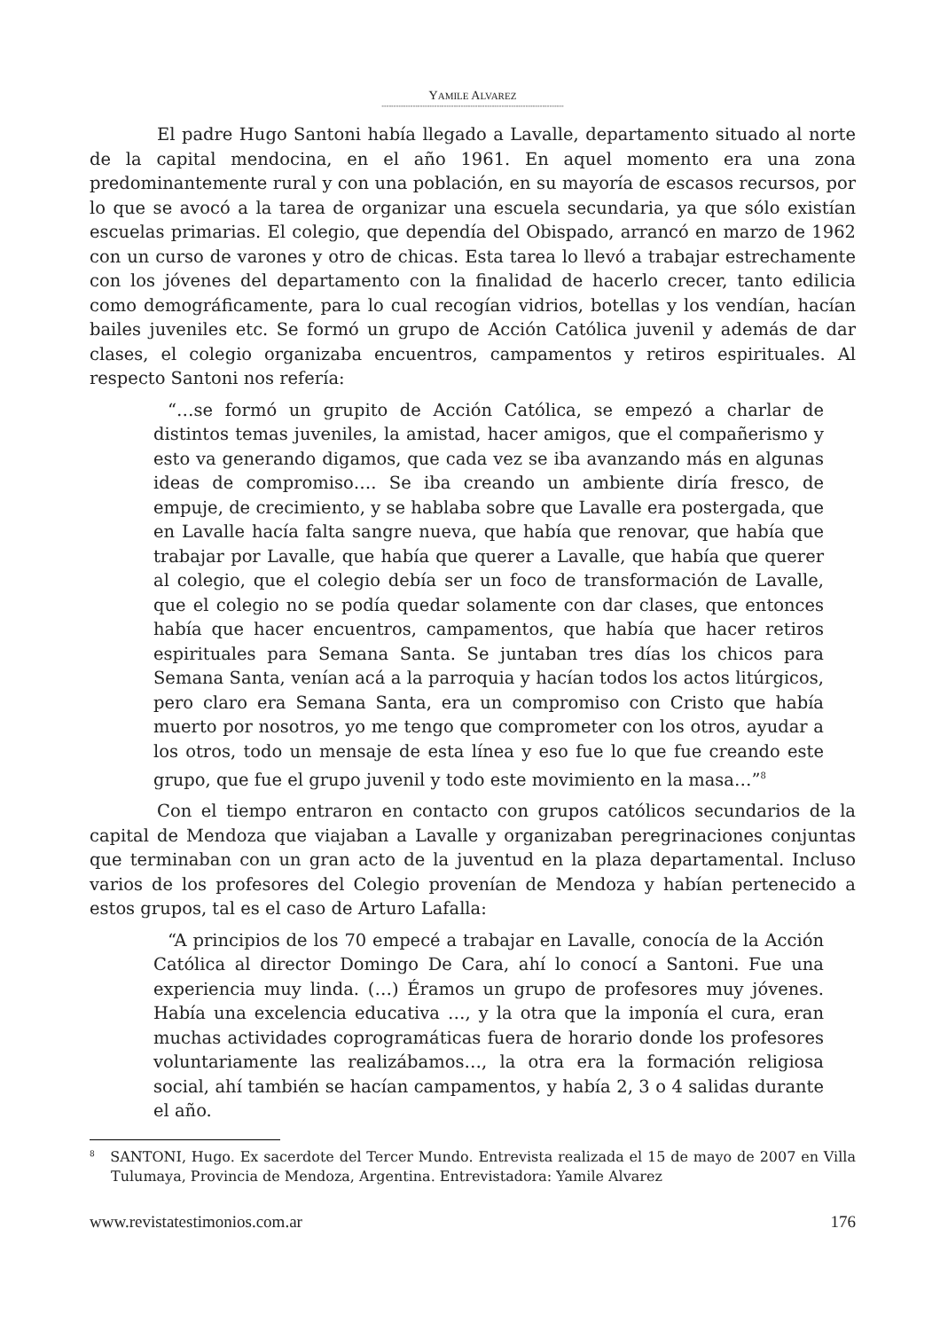YAMILE ALVAREZ
----------------------------------------------------------------------------
El padre Hugo Santoni había llegado a Lavalle, departamento situado al norte de la capital mendocina, en el año 1961. En aquel momento era una zona predominantemente rural y con una población, en su mayoría de escasos recursos, por lo que se avocó a la tarea de organizar una escuela secundaria, ya que sólo existían escuelas primarias. El colegio, que dependía del Obispado, arrancó en marzo de 1962 con un curso de varones y otro de chicas. Esta tarea lo llevó a trabajar estrechamente con los jóvenes del departamento con la finalidad de hacerlo crecer, tanto edilicia como demográficamente, para lo cual recogían vidrios, botellas y los vendían, hacían bailes juveniles etc. Se formó un grupo de Acción Católica juvenil y además de dar clases, el colegio organizaba encuentros, campamentos y retiros espirituales. Al respecto Santoni nos refería:
“…se formó un grupito de Acción Católica, se empezó a charlar de distintos temas juveniles, la amistad, hacer amigos, que el compañerismo y esto va generando digamos, que cada vez se iba avanzando más en algunas ideas de compromiso…. Se iba creando un ambiente diría fresco, de empuje, de crecimiento, y se hablaba sobre que Lavalle era postergada, que en Lavalle hacía falta sangre nueva, que había que renovar, que había que trabajar por Lavalle, que había que querer a Lavalle, que había que querer al colegio, que el colegio debía ser un foco de transformación de Lavalle, que el colegio no se podía quedar solamente con dar clases, que entonces había que hacer encuentros, campamentos, que había que hacer retiros espirituales para Semana Santa. Se juntaban tres días los chicos para Semana Santa, venían acá a la parroquia y hacían todos los actos litúrgicos, pero claro era Semana Santa, era un compromiso con Cristo que había muerto por nosotros, yo me tengo que comprometer con los otros, ayudar a los otros, todo un mensaje de esta línea y eso fue lo que fue creando este grupo, que fue el grupo juvenil y todo este movimiento en la masa…”<sup>8</sup>
Con el tiempo entraron en contacto con grupos católicos secundarios de la capital de Mendoza que viajaban a Lavalle y organizaban peregrinaciones conjuntas que terminaban con un gran acto de la juventud en la plaza departamental. Incluso varios de los profesores del Colegio provenían de Mendoza y habían pertenecido a estos grupos, tal es el caso de Arturo Lafalla:
“A principios de los 70 empecé a trabajar en Lavalle, conocía de la Acción Católica al director Domingo De Cara, ahí lo conocí a Santoni. Fue una experiencia muy linda. (…) Éramos un grupo de profesores muy jóvenes. Había una excelencia educativa …, y la otra que la imponía el cura, eran muchas actividades coprogramáticas fuera de horario donde los profesores voluntariamente las realizábamos…, la otra era la formación religiosa social, ahí también se hacían campamentos, y había 2, 3 o 4 salidas durante el año.
<sup>8</sup> SANTONI, Hugo. Ex sacerdote del Tercer Mundo. Entrevista realizada el 15 de mayo de 2007 en Villa Tulumaya, Provincia de Mendoza, Argentina. Entrevistadora: Yamile Alvarez
www.revistatestimonios.com.ar 176